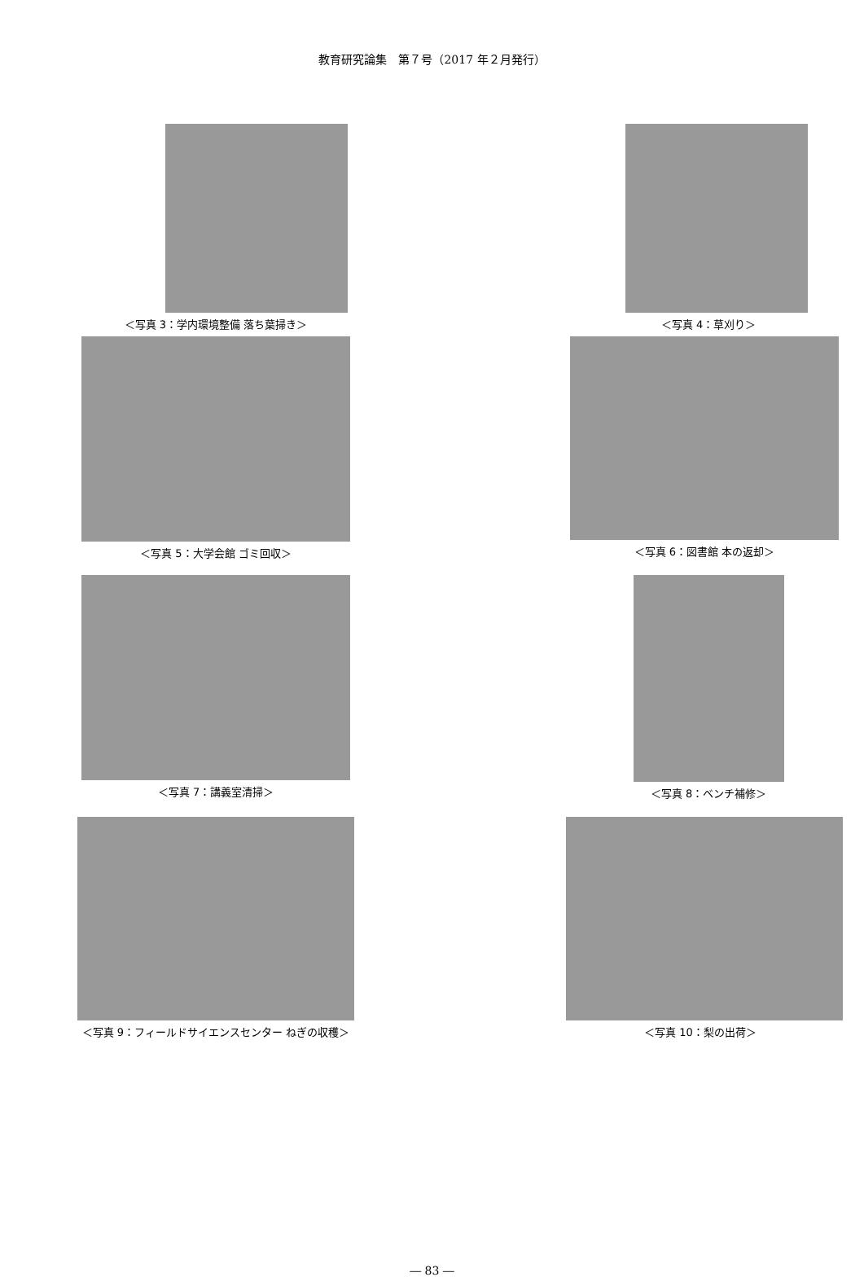教育研究論集　第７号（2017 年２月発行）
＜写真 3：学内環境整備 落ち葉掃き＞ ＜写真 4：草刈り＞
＜写真 5：大学会館 ゴミ回収＞ ＜写真 6：図書館 本の返却＞
＜写真 7：講義室清掃＞ ＜写真 8：ベンチ補修＞
＜写真 9：フィールドサイエンスセンター ねぎの収穫＞ ＜写真 10：梨の出荷＞
― 83 ―